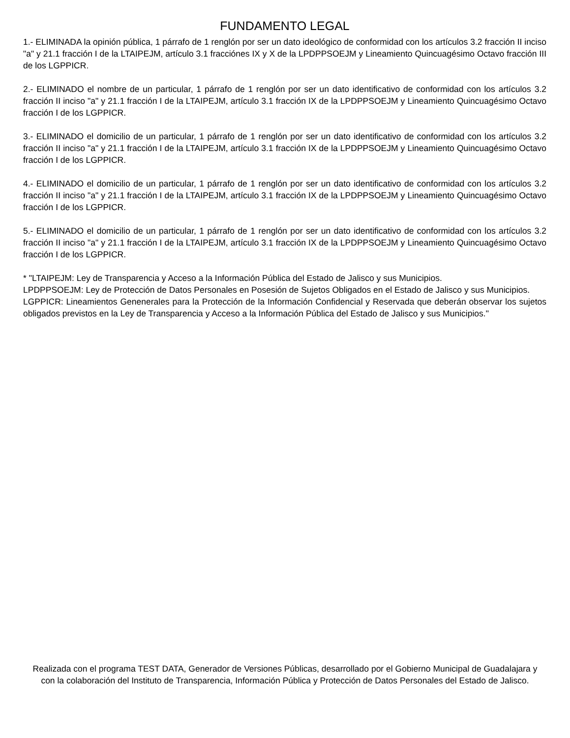FUNDAMENTO LEGAL
1.- ELIMINADA la opinión pública, 1 párrafo de 1 renglón por ser un dato ideológico de conformidad con los artículos 3.2 fracción II inciso "a" y 21.1 fracción I de la LTAIPEJM, artículo 3.1 fracciónes IX y X de la LPDPPSOEJM y Lineamiento Quincuagésimo Octavo fracción III de los LGPPICR.
2.- ELIMINADO el nombre de un particular, 1 párrafo de 1 renglón por ser un dato identificativo de conformidad con los artículos 3.2 fracción II inciso "a" y 21.1 fracción I de la LTAIPEJM, artículo 3.1 fracción IX de la LPDPPSOEJM y Lineamiento Quincuagésimo Octavo fracción I de los LGPPICR.
3.- ELIMINADO el domicilio de un particular, 1 párrafo de 1 renglón por ser un dato identificativo de conformidad con los artículos 3.2 fracción II inciso "a" y 21.1 fracción I de la LTAIPEJM, artículo 3.1 fracción IX de la LPDPPSOEJM y Lineamiento Quincuagésimo Octavo fracción I de los LGPPICR.
4.- ELIMINADO el domicilio de un particular, 1 párrafo de 1 renglón por ser un dato identificativo de conformidad con los artículos 3.2 fracción II inciso "a" y 21.1 fracción I de la LTAIPEJM, artículo 3.1 fracción IX de la LPDPPSOEJM y Lineamiento Quincuagésimo Octavo fracción I de los LGPPICR.
5.- ELIMINADO el domicilio de un particular, 1 párrafo de 1 renglón por ser un dato identificativo de conformidad con los artículos 3.2 fracción II inciso "a" y 21.1 fracción I de la LTAIPEJM, artículo 3.1 fracción IX de la LPDPPSOEJM y Lineamiento Quincuagésimo Octavo fracción I de los LGPPICR.
* "LTAIPEJM: Ley de Transparencia y Acceso a la Información Pública del Estado de Jalisco y sus Municipios.
LPDPPSOEJM: Ley de Protección de Datos Personales en Posesión de Sujetos Obligados en el Estado de Jalisco y sus Municipios.
LGPPICR: Lineamientos Genenerales para la Protección de la Información Confidencial y Reservada que deberán observar los sujetos obligados previstos en la Ley de Transparencia y Acceso a la Información Pública del Estado de Jalisco y sus Municipios."
Realizada con el programa TEST DATA, Generador de Versiones Públicas, desarrollado por el Gobierno Municipal de Guadalajara y con la colaboración del Instituto de Transparencia, Información Pública y Protección de Datos Personales del Estado de Jalisco.